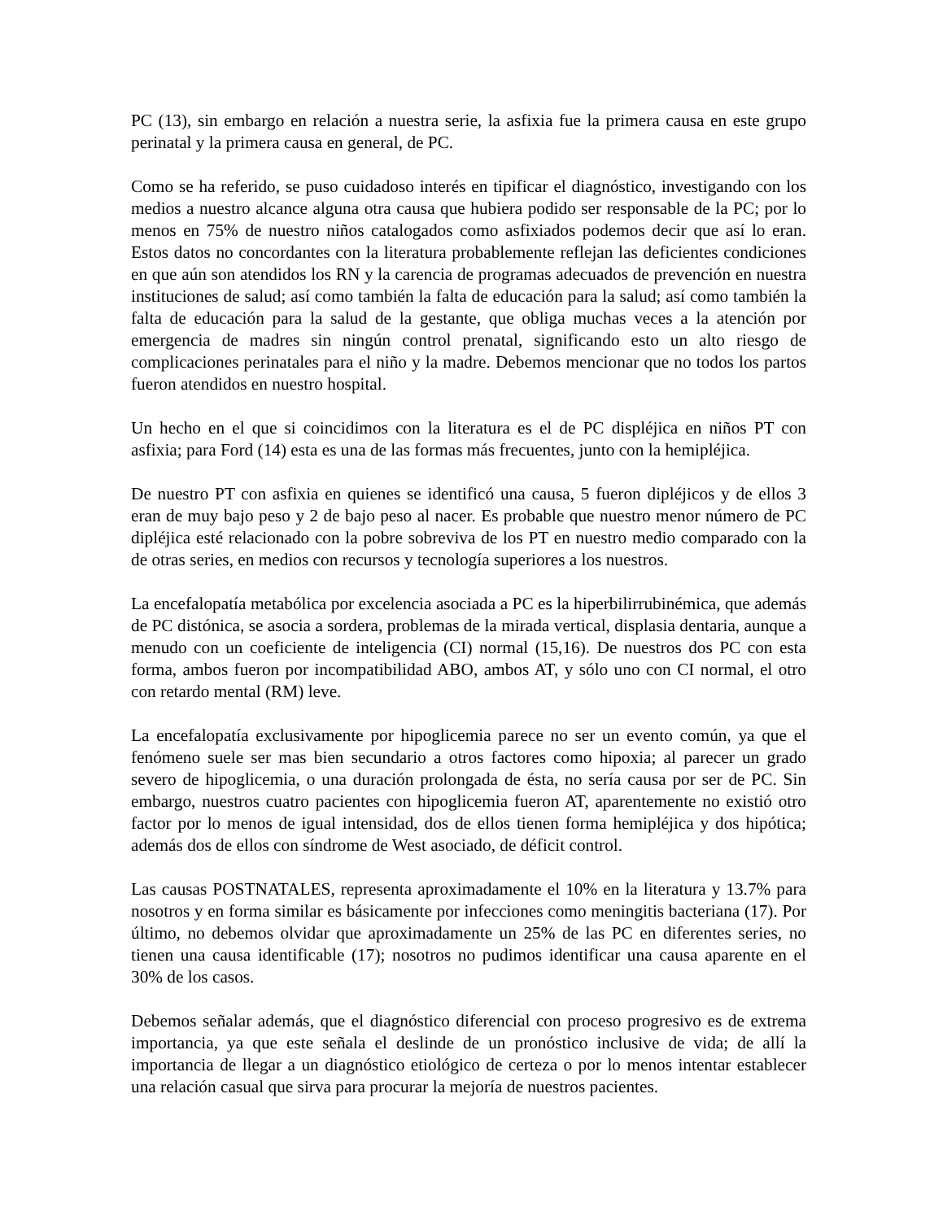PC (13), sin embargo en relación a nuestra serie, la asfixia fue la primera causa en este grupo perinatal y la primera causa en general, de PC.
Como se ha referido, se puso cuidadoso interés en tipificar el diagnóstico, investigando con los medios a nuestro alcance alguna otra causa que hubiera podido ser responsable de la PC; por lo menos en 75% de nuestro niños catalogados como asfixiados podemos decir que así lo eran. Estos datos no concordantes con la literatura probablemente reflejan las deficientes condiciones en que aún son atendidos los RN y la carencia de programas adecuados de prevención en nuestra instituciones de salud; así como también la falta de educación para la salud; así como también la falta de educación para la salud de la gestante, que obliga muchas veces a la atención por emergencia de madres sin ningún control prenatal, significando esto un alto riesgo de complicaciones perinatales para el niño y la madre. Debemos mencionar que no todos los partos fueron atendidos en nuestro hospital.
Un hecho en el que si coincidimos con la literatura es el de PC displéjica en niños PT con asfixia; para Ford (14) esta es una de las formas más frecuentes, junto con la hemipléjica.
De nuestro PT con asfixia en quienes se identificó una causa, 5 fueron dipléjicos y de ellos 3 eran de muy bajo peso y 2 de bajo peso al nacer. Es probable que nuestro menor número de PC dipléjica esté relacionado con la pobre sobreviva de los PT en nuestro medio comparado con la de otras series, en medios con recursos y tecnología superiores a los nuestros.
La encefalopatía metabólica por excelencia asociada a PC es la hiperbilirrubinémica, que además de PC distónica, se asocia a sordera, problemas de la mirada vertical, displasia dentaria, aunque a menudo con un coeficiente de inteligencia (CI) normal (15,16). De nuestros dos PC con esta forma, ambos fueron por incompatibilidad ABO, ambos AT, y sólo uno con CI normal, el otro con retardo mental (RM) leve.
La encefalopatía exclusivamente por hipoglicemia parece no ser un evento común, ya que el fenómeno suele ser mas bien secundario a otros factores como hipoxia; al parecer un grado severo de hipoglicemia, o una duración prolongada de ésta, no sería causa por ser de PC. Sin embargo, nuestros cuatro pacientes con hipoglicemia fueron AT, aparentemente no existió otro factor por lo menos de igual intensidad, dos de ellos tienen forma hemipléjica y dos hipótica; además dos de ellos con síndrome de West asociado, de déficit control.
Las causas POSTNATALES, representa aproximadamente el 10% en la literatura y 13.7% para nosotros y en forma similar es básicamente por infecciones como meningitis bacteriana (17). Por último, no debemos olvidar que aproximadamente un 25% de las PC en diferentes series, no tienen una causa identificable (17); nosotros no pudimos identificar una causa aparente en el 30% de los casos.
Debemos señalar además, que el diagnóstico diferencial con proceso progresivo es de extrema importancia, ya que este señala el deslinde de un pronóstico inclusive de vida; de allí la importancia de llegar a un diagnóstico etiológico de certeza o por lo menos intentar establecer una relación casual que sirva para procurar la mejoría de nuestros pacientes.